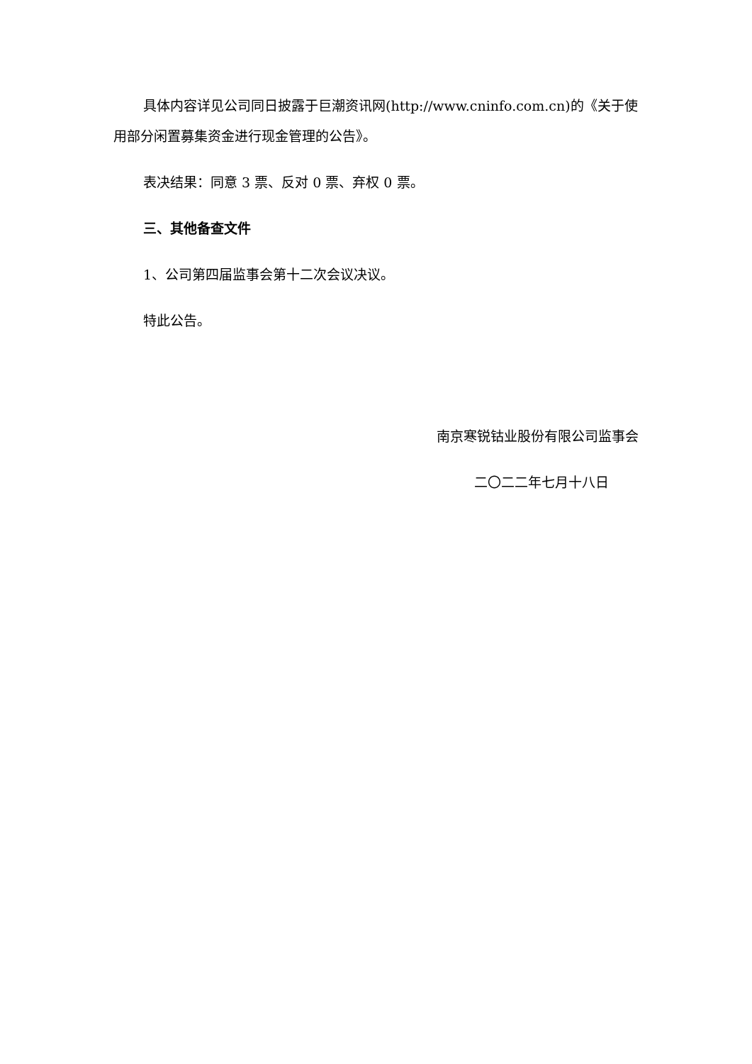具体内容详见公司同日披露于巨潮资讯网(http://www.cninfo.com.cn)的《关于使用部分闲置募集资金进行现金管理的公告》。
表决结果：同意 3 票、反对 0 票、弃权 0 票。
三、其他备查文件
1、公司第四届监事会第十二次会议决议。
特此公告。
南京寒锐钴业股份有限公司监事会
二〇二二年七月十八日